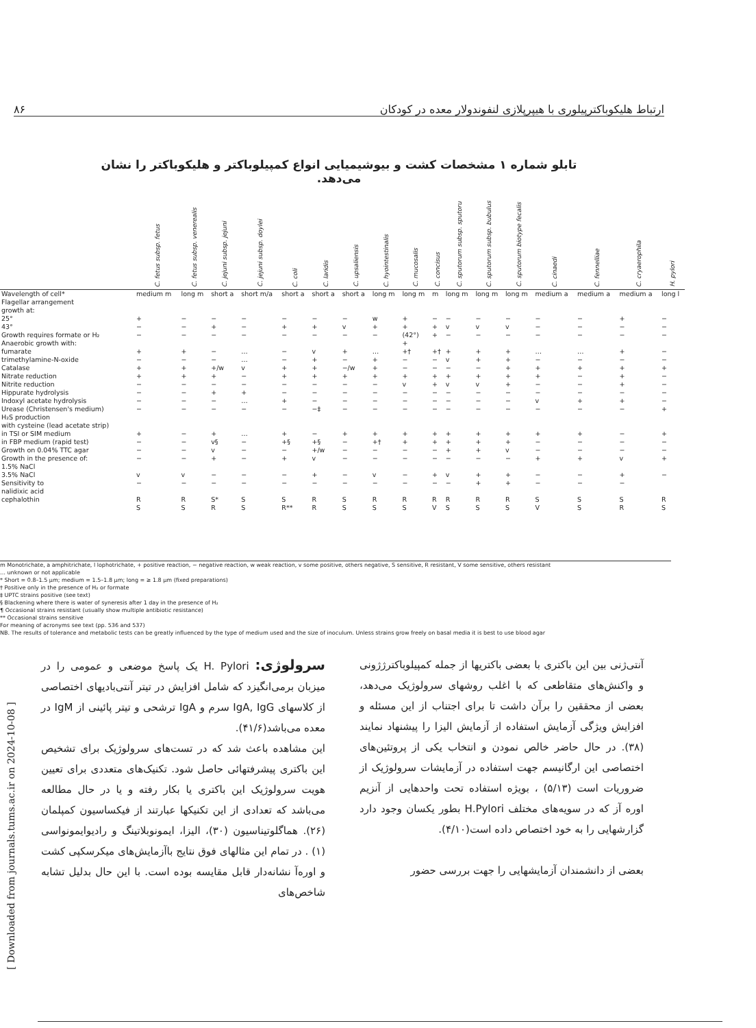ارتباط هلیکوباکترپیلوری با هیپرپلازی لنفوندولار معده در کودکان ۸۶
تابلو شماره ۱ مشخصات کشت و بیوشیمیایی انواع کمپیلوباکتر و هلیکوباکتر را نشان می‌دهد.
| | C. fetus subsp. fetus | C. fetus subsp. venerealis | C. jejuni subsp. jejuni | C. jejuni subsp. doylei | C. coli | C. laridis | C. upsaliensis | C. hyointestinalis | C. mucosalis | C. concisus | C. sputorum subsp. sputoru | C. sputorum subsp. bubulus | C. sputorum biotype fecalis | C. cinaedi | C. fennelliae | C. cryaerophila | H. pylori |
| --- | --- | --- | --- | --- | --- | --- | --- | --- | --- | --- | --- | --- | --- | --- | --- | --- | --- |
| Wavelength of cell* Flagellar arrangement growth at: | medium m | long m | short a | short m/a | short a | short a | short a | long m | long m | m | long m | long m | long m | medium a | medium a | medium a | long l |
| 25° 43° | + − | − − | − + | − − | − + | − + | − v | w + | + + | − + | − v | − v | − v | − − | − − | + − | − − |
| Growth requires formate or H₂ Anaerobic growth with: | − | − | − | − | − | − | − | − | (42°) + | + | − | − | − | − | − | − | − |
| fumarate trimethylamine-N-oxide Catalase Nitrate reduction Nitrite reduction Hippurate hydrolysis Indoxyl acetate hydrolysis Urease (Christensen's medium) | + − + + − − − − | + − + + − − − − | − − +/w + − + − − | … … v − − + … − | − − + + − − + − | v + + + − − − −‡ | + − −/w + − − − − | … + + + − − − − | +† − − + v − − − | +† − − + + − − − | + v − + v − − − | + + − + v − − − | + + + + + − − − | … − + + − − v − | … − + − − − + − | + − + + + − + − | − − + − − − − + |
| H₂S production with cysteine (lead acetate strip) in TSI or SIM medium in FBP medium (rapid test) Growth on 0.04% TTC agar Growth in the presence of: 1.5% NaCl 3.5% NaCl Sensitivity to nalidixic acid cephalothin | + − − − v − R S | − − − − v − R S | + v§ v + − − S* R | … − − − − − S S | + +§ − + − − S R** | − +§ +/w v + − R R | + − − − − − S S | + +† − − v − R S | + + − − − − R S | + + − − + − R V | + + + − v − R S | + + + − + + R S | + + v − + + R S | + − − + − − S V | + − − + − − S S | − − − v + − S R | + − − + − R S |
m Monotrichate, a amphitrichate, l lophotrichate, + positive reaction, − negative reaction, w weak reaction, v some positive, others negative, S sensitive, R resistant, V some sensitive, others resistant
… unknown or not applicable
* Short = 0.8–1.5 µm; medium = 1.5–1.8 µm; long = ≥ 1.8 µm (fixed preparations)
† Positive only in the presence of H₂ or formate
‡ UPTC strains positive (see text)
§ Blackening where there is water of syneresis after 1 day in the presence of H₂
¶ Occasional strains resistant (usually show multiple antibiotic resistance)
** Occasional strains sensitive
For meaning of acronyms see text (pp. 536 and 537)
NB. The results of tolerance and metabolic tests can be greatly influenced by the type of medium used and the size of inoculum. Unless strains grow freely on basal media it is best to use blood agar
سرولوژی: H. Pylori یک پاسخ موضعی و عمومی را در میزبان برمی‌انگیزد که شامل افزایش در تیتر آنتی‌بادیهای اختصاصی از کلاسهای IgA, IgG سرم و IgA ترشحی و تیتر پائینی از IgM در معده می‌باشد(۴۱/۶).
این مشاهده باعث شد که در تست‌های سرولوژیک برای تشخیص این باکتری پیشرفتهائی حاصل شود. تکنیک‌های متعددی برای تعیین هویت سرولوژیک این باکتری یا بکار رفته و یا در حال مطالعه می‌باشد که تعدادی از این تکنیکها عبارتند از فیکساسیون کمپلمان (۲۶). هماگلوتیناسیون (۳۰)، الیزا، ایمونوبلاتینگ و رادیوایمونواسی (۱) . در تمام این مثالهای فوق نتایج باآزمایش‌های میکرسکپی کشت و اوره‌آ نشانه‌دار قابل مقایسه بوده است. با این حال بدلیل تشابه شاخص‌های
آنتی‌ژنی بین این باکتری با بعضی باکتریها از جمله کمپیلوباکترژژونی و واکنش‌های متقاطعی که با اغلب روشهای سرولوژیک می‌دهد، بعضی از محققین را برآن داشت تا برای اجتناب از این مسئله و افزایش ویژگی آزمایش استفاده از آزمایش الیزا را پیشنهاد نمایند (۳۸). در حال حاضر خالص نمودن و انتخاب یکی از پروتئین‌های اختصاصی این ارگانیسم جهت استفاده در آزمایشات سرولوژیک از ضروریات است (۵/۱۳) ، بویژه استفاده تحت واحدهایی از آنزیم اوره آز که در سویه‌های مختلف H.Pylori بطور یکسان وجود دارد گزارشهایی را به خود اختصاص داده است(۴/۱۰).
بعضی از دانشمندان آزمایشهایی را جهت بررسی حضور
[ Downloaded from journals.tums.ac.ir on 2024-10-08 ]